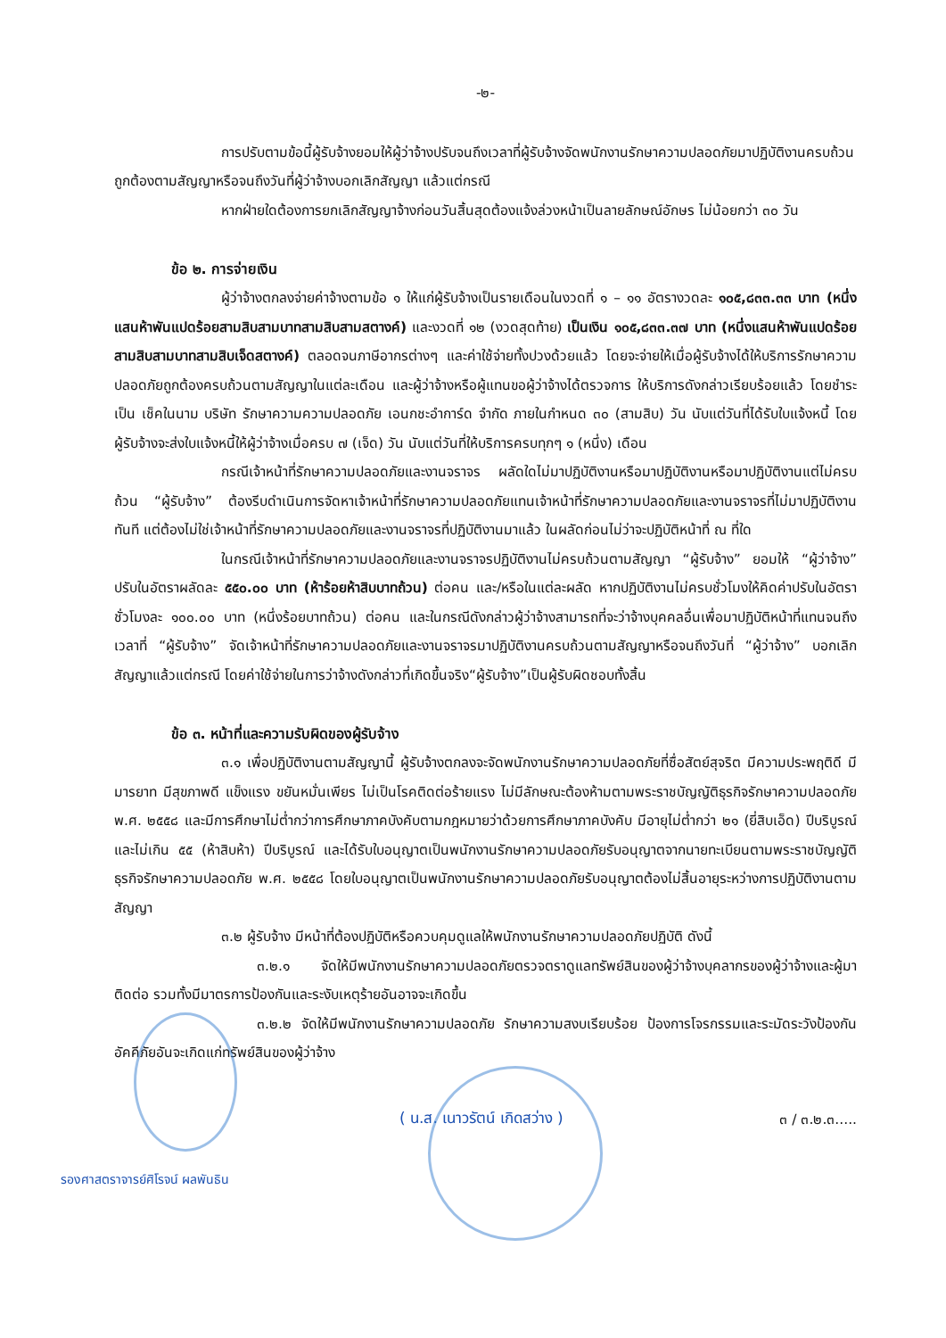-๒-
การปรับตามข้อนี้ผู้รับจ้างยอมให้ผู้ว่าจ้างปรับจนถึงเวลาที่ผู้รับจ้างจัดพนักงานรักษาความปลอดภัยมาปฏิบัติงานครบถ้วนถูกต้องตามสัญญาหรือจนถึงวันที่ผู้ว่าจ้างบอกเลิกสัญญา แล้วแต่กรณี
หากฝ่ายใดต้องการยกเลิกสัญญาจ้างก่อนวันสิ้นสุดต้องแจ้งล่วงหน้าเป็นลายลักษณ์อักษร ไม่น้อยกว่า ๓๐ วัน
ข้อ ๒. การจ่ายเงิน
ผู้ว่าจ้างตกลงจ่ายค่าจ้างตามข้อ ๑ ให้แก่ผู้รับจ้างเป็นรายเดือนในงวดที่ ๑ – ๑๑ อัตรางวดละ ๑๐๕,๘๓๓.๓๓ บาท (หนึ่งแสนห้าพันแปดร้อยสามสิบสามบาทสามสิบสามสตางค์) และงวดที่ ๑๒ (งวดสุดท้าย) เป็นเงิน ๑๐๕,๘๓๓.๓๗ บาท (หนึ่งแสนห้าพันแปดร้อยสามสิบสามบาทสามสิบเจ็ดสตางค์) ตลอดจนภาษีอากรต่างๆ และค่าใช้จ่ายทั้งปวงด้วยแล้ว โดยจะจ่ายให้เมื่อผู้รับจ้างได้ให้บริการรักษาความปลอดภัยถูกต้องครบถ้วนตามสัญญาในแต่ละเดือน และผู้ว่าจ้างหรือผู้แทนขอผู้ว่าจ้างได้ตรวจการ ให้บริการดังกล่าวเรียบร้อยแล้ว โดยชำระเป็น เช็คในนาม บริษัท รักษาความความปลอดภัย เอนกชะอำการ์ด จำกัด ภายในกำหนด ๓๐ (สามสิบ) วัน นับแต่วันที่ได้รับใบแจ้งหนี้ โดยผู้รับจ้างจะส่งใบแจ้งหนี้ให้ผู้ว่าจ้างเมื่อครบ ๗ (เจ็ด) วัน นับแต่วันที่ให้บริการครบทุกๆ ๑ (หนึ่ง) เดือน
กรณีเจ้าหน้าที่รักษาความปลอดภัยและงานจราจร ผลัดใดไม่มาปฏิบัติงานหรือมาปฏิบัติงานหรือมาปฏิบัติงานแต่ไม่ครบถ้วน “ผู้รับจ้าง” ต้องรีบดำเนินการจัดหาเจ้าหน้าที่รักษาความปลอดภัยแทนเจ้าหน้าที่รักษาความปลอดภัยและงานจราจรที่ไม่มาปฏิบัติงานทันที แต่ต้องไม่ใช่เจ้าหน้าที่รักษาความปลอดภัยและงานจราจรที่ปฏิบัติงานมาแล้ว ในผลัดก่อนไม่ว่าจะปฏิบัติหน้าที่ ณ ที่ใด
ในกรณีเจ้าหน้าที่รักษาความปลอดภัยและงานจราจรปฏิบัติงานไม่ครบถ้วนตามสัญญา “ผู้รับจ้าง” ยอมให้ “ผู้ว่าจ้าง” ปรับในอัตราผลัดละ ๕๕๐.๐๐ บาท (ห้าร้อยห้าสิบบาทถ้วน) ต่อคน และ/หรือในแต่ละผลัด หากปฏิบัติงานไม่ครบชั่วโมงให้คิดค่าปรับในอัตราชั่วโมงละ ๑๐๐.๐๐ บาท (หนึ่งร้อยบาทถ้วน) ต่อคน และในกรณีดังกล่าวผู้ว่าจ้างสามารถที่จะว่าจ้างบุคคลอื่นเพื่อมาปฏิบัติหน้าที่แทนจนถึงเวลาที่ “ผู้รับจ้าง” จัดเจ้าหน้าที่รักษาความปลอดภัยและงานจราจรมาปฏิบัติงานครบถ้วนตามสัญญาหรือจนถึงวันที่ “ผู้ว่าจ้าง” บอกเลิกสัญญาแล้วแต่กรณี โดยค่าใช้จ่ายในการว่าจ้างดังกล่าวที่เกิดขึ้นจริง“ผู้รับจ้าง”เป็นผู้รับผิดชอบทั้งสิ้น
ข้อ ๓. หน้าที่และความรับผิดของผู้รับจ้าง
๓.๑ เพื่อปฏิบัติงานตามสัญญานี้ ผู้รับจ้างตกลงจะจัดพนักงานรักษาความปลอดภัยที่ซื่อสัตย์สุจริต มีความประพฤติดี มีมารยาท มีสุขภาพดี แข็งแรง ขยันหมั่นเพียร ไม่เป็นโรคติดต่อร้ายแรง ไม่มีลักษณะต้องห้ามตามพระราชบัญญัติธุรกิจรักษาความปลอดภัย พ.ศ. ๒๕๕๘ และมีการศึกษาไม่ต่ำกว่าการศึกษาภาคบังคับตามกฎหมายว่าด้วยการศึกษาภาคบังคับ มีอายุไม่ต่ำกว่า ๒๑ (ยี่สิบเอ็ด) ปีบริบูรณ์และไม่เกิน ๕๕ (ห้าสิบห้า) ปีบริบูรณ์ และได้รับใบอนุญาตเป็นพนักงานรักษาความปลอดภัยรับอนุญาตจากนายทะเบียนตามพระราชบัญญัติธุรกิจรักษาความปลอดภัย พ.ศ. ๒๕๕๘ โดยใบอนุญาตเป็นพนักงานรักษาความปลอดภัยรับอนุญาตต้องไม่สิ้นอายุระหว่างการปฏิบัติงานตามสัญญา
๓.๒ ผู้รับจ้าง มีหน้าที่ต้องปฏิบัติหรือควบคุมดูแลให้พนักงานรักษาความปลอดภัยปฏิบัติ ดังนี้
๓.๒.๑ จัดให้มีพนักงานรักษาความปลอดภัยตรวจตราดูแลทรัพย์สินของผู้ว่าจ้างบุคลากรของผู้ว่าจ้างและผู้มาติดต่อ รวมทั้งมีมาตรการป้องกันและระงับเหตุร้ายอันอาจจะเกิดขึ้น
๓.๒.๒ จัดให้มีพนักงานรักษาความปลอดภัย รักษาความสงบเรียบร้อย ป้องการโจรกรรมและระมัดระวังป้องกันอัคคีภัยอันจะเกิดแก่ทรัพย์สินของผู้ว่าจ้าง
( น.ส. เนาวรัตน์ เกิดสว่าง )
๓ / ๓.๒.๓.....
รองศาสตราจารย์ศิโรจน์ ผลพันธิน